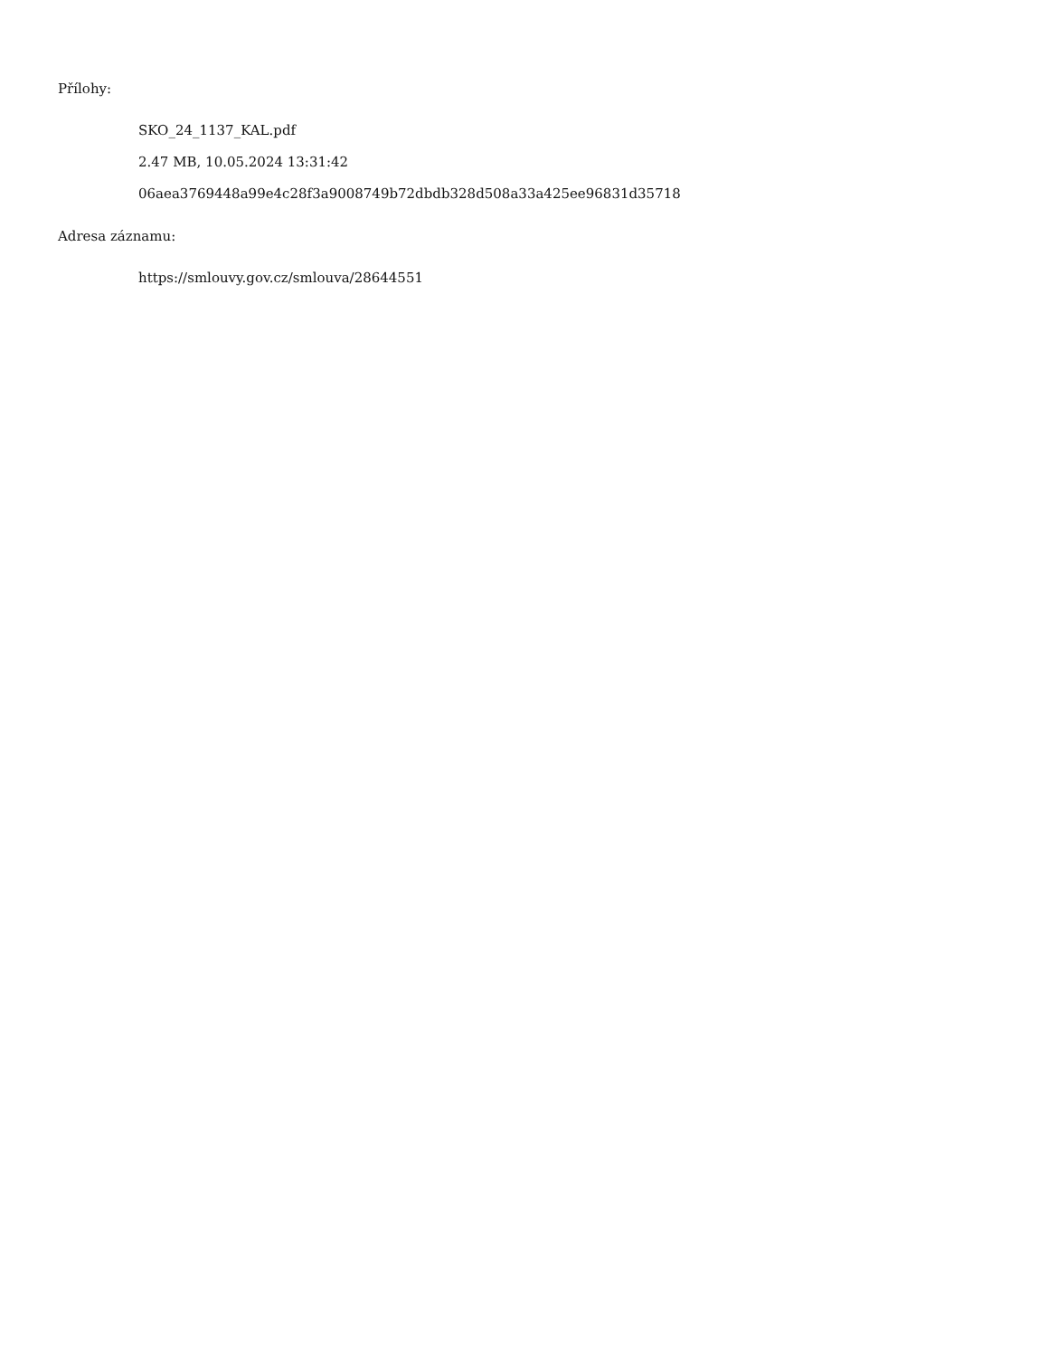Přílohy:
SKO_24_1137_KAL.pdf
2.47 MB, 10.05.2024 13:31:42
06aea3769448a99e4c28f3a9008749b72dbdb328d508a33a425ee96831d35718
Adresa záznamu:
https://smlouvy.gov.cz/smlouva/28644551